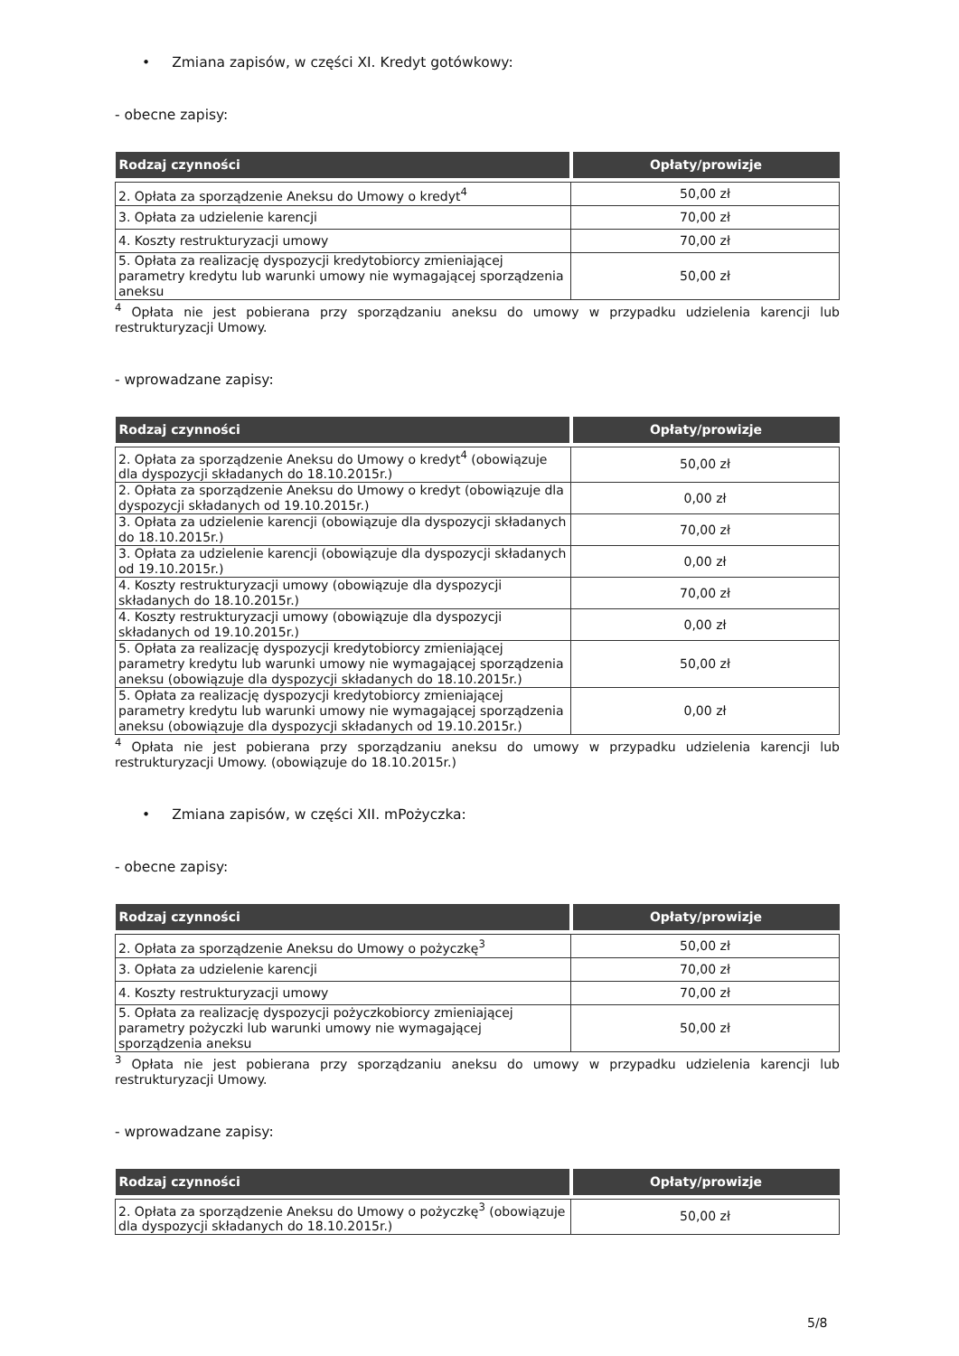• Zmiana zapisów, w części XI. Kredyt gotówkowy:
- obecne zapisy:
| Rodzaj czynności | Opłaty/prowizje |
| --- | --- |
| 2. Opłata za sporządzenie Aneksu do Umowy o kredyt<sup>4</sup> | 50,00 zł |
| 3. Opłata za udzielenie karencji | 70,00 zł |
| 4. Koszty restrukturyzacji umowy | 70,00 zł |
| 5. Opłata za realizację dyspozycji kredytobiorcy zmieniającej parametry kredytu lub warunki umowy nie wymagającej sporządzenia aneksu | 50,00 zł |
<sup>4</sup> Opłata nie jest pobierana przy sporządzaniu aneksu do umowy w przypadku udzielenia karencji lub restrukturyzacji Umowy.
- wprowadzane zapisy:
| Rodzaj czynności | Opłaty/prowizje |
| --- | --- |
| 2. Opłata za sporządzenie Aneksu do Umowy o kredyt<sup>4</sup> (obowiązuje dla dyspozycji składanych do 18.10.2015r.) | 50,00 zł |
| 2. Opłata za sporządzenie Aneksu do Umowy o kredyt (obowiązuje dla dyspozycji składanych od 19.10.2015r.) | 0,00 zł |
| 3. Opłata za udzielenie karencji (obowiązuje dla dyspozycji składanych do 18.10.2015r.) | 70,00 zł |
| 3. Opłata za udzielenie karencji (obowiązuje dla dyspozycji składanych od 19.10.2015r.) | 0,00 zł |
| 4. Koszty restrukturyzacji umowy (obowiązuje dla dyspozycji składanych do 18.10.2015r.) | 70,00 zł |
| 4. Koszty restrukturyzacji umowy (obowiązuje dla dyspozycji składanych od 19.10.2015r.) | 0,00 zł |
| 5. Opłata za realizację dyspozycji kredytobiorcy zmieniającej parametry kredytu lub warunki umowy nie wymagającej sporządzenia aneksu (obowiązuje dla dyspozycji składanych do 18.10.2015r.) | 50,00 zł |
| 5. Opłata za realizację dyspozycji kredytobiorcy zmieniającej parametry kredytu lub warunki umowy nie wymagającej sporządzenia aneksu (obowiązuje dla dyspozycji składanych od 19.10.2015r.) | 0,00 zł |
<sup>4</sup> Opłata nie jest pobierana przy sporządzaniu aneksu do umowy w przypadku udzielenia karencji lub restrukturyzacji Umowy. (obowiązuje do 18.10.2015r.)
• Zmiana zapisów, w części XII. mPożyczka:
- obecne zapisy:
| Rodzaj czynności | Opłaty/prowizje |
| --- | --- |
| 2. Opłata za sporządzenie Aneksu do Umowy o pożyczkę<sup>3</sup> | 50,00 zł |
| 3. Opłata za udzielenie karencji | 70,00 zł |
| 4. Koszty restrukturyzacji umowy | 70,00 zł |
| 5. Opłata za realizację dyspozycji pożyczkobiorcy zmieniającej parametry pożyczki lub warunki umowy nie wymagającej sporządzenia aneksu | 50,00 zł |
<sup>3</sup> Opłata nie jest pobierana przy sporządzaniu aneksu do umowy w przypadku udzielenia karencji lub restrukturyzacji Umowy.
- wprowadzane zapisy:
| Rodzaj czynności | Opłaty/prowizje |
| --- | --- |
| 2. Opłata za sporządzenie Aneksu do Umowy o pożyczkę<sup>3</sup> (obowiązuje dla dyspozycji składanych do 18.10.2015r.) | 50,00 zł |
5/8